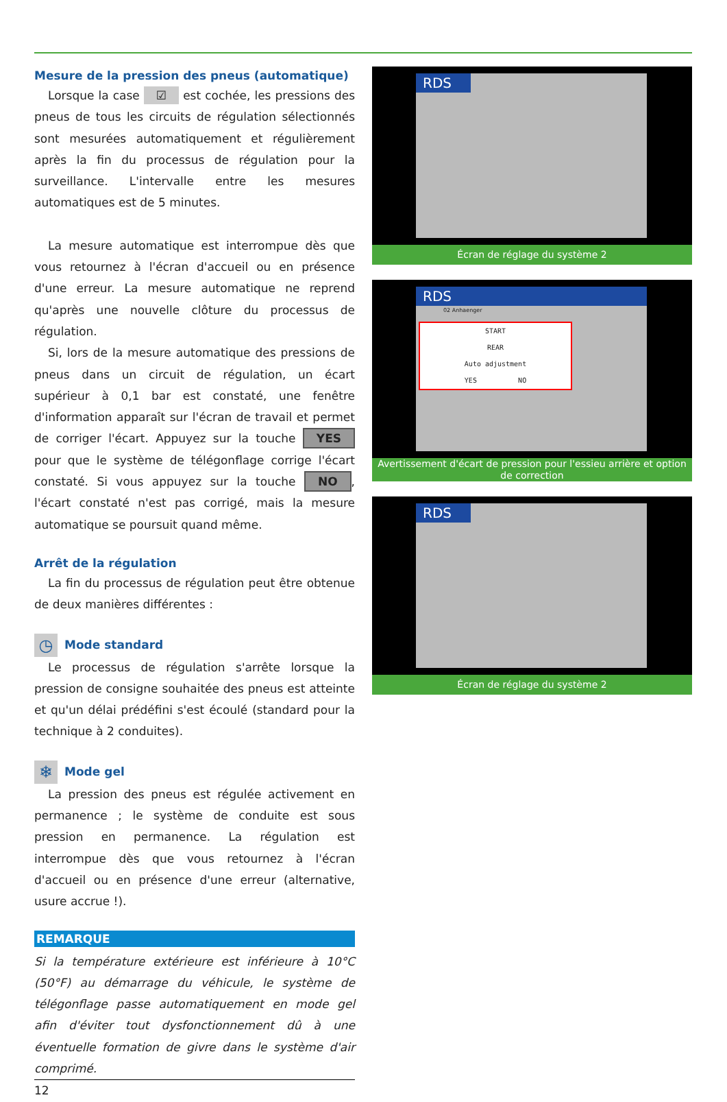Mesure de la pression des pneus (automatique)
Lorsque la case ☑ est cochée, les pressions des pneus de tous les circuits de régulation sélectionnés sont mesurées automatiquement et régulièrement après la fin du processus de régulation pour la surveillance. L'inter­valle entre les mesures automatiques est de 5 minutes.
La mesure automatique est interrompue dès que vous retournez à l'écran d'accueil ou en présence d'une erreur. La mesure automatique ne reprend qu'après une nouvelle clôture du processus de régulation.
Si, lors de la mesure automatique des pressions de pneus dans un circuit de régulation, un écart supérieur à 0,1 bar est constaté, une fenêtre d'information apparaît sur l'écran de travail et permet de corriger l'écart. Ap­puyez sur la touche YES pour que le système de télégonflage corrige l'écart constaté. Si vous appuyez sur la touche NO, l'écart constaté n'est pas corrigé, mais la mesure automatique se poursuit quand même.
Arrêt de la régulation
La fin du processus de régulation peut être obtenue de deux manières différentes :
◷ Mode standard
Le processus de régulation s'arrête lorsque la pression de consigne souhaitée des pneus est atteinte et qu'un délai prédéfini s'est écoulé (standard pour la technique à 2 conduites).
❄ Mode gel
La pression des pneus est régulée activement en perma­nence ; le système de conduite est sous pression en per­manence. La régulation est interrompue dès que vous re­tournez à l'écran d'accueil ou en présence d'une erreur (alternative, usure accrue !).
REMARQUE
Si la température extérieure est inférieure à 10°C (50°F) au démarrage du véhicule, le système de télégonflage passe automatiquement en mode gel afin d'éviter tout dysfonc­tionnement dû à une éventuelle formation de givre dans le système d'air comprimé.
12
RDS
Écran de réglage du système 2
RDS
02 Anhaenger
START
REAR
Auto adjustment
YES NO
Avertissement d'écart de pression pour l'essieu arrière et option de correction
RDS
Écran de réglage du système 2